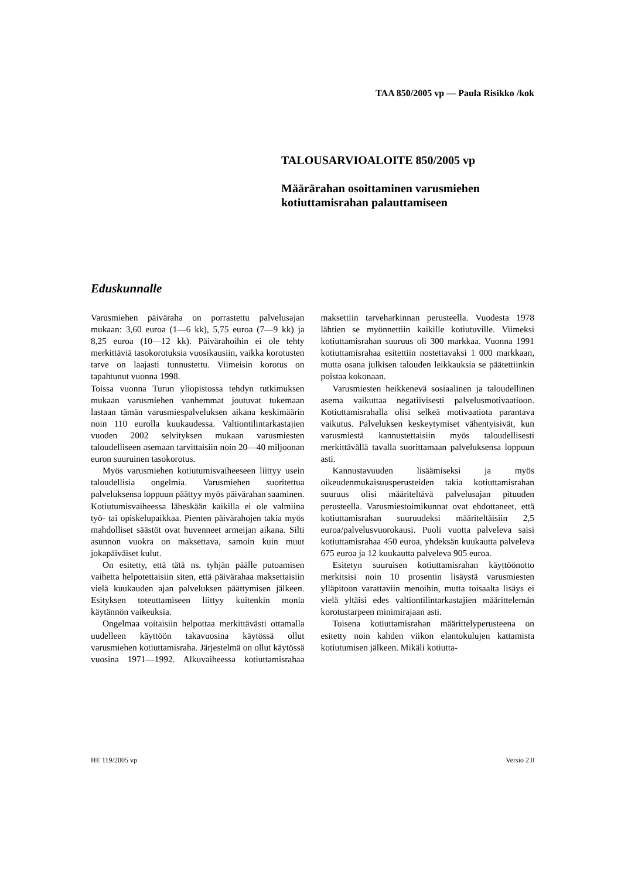TAA 850/2005 vp — Paula Risikko /kok
TALOUSARVIOALOITE 850/2005 vp
Määrärahan osoittaminen varusmiehen kotiuttamisrahan palauttamiseen
Eduskunnalle
Varusmiehen päiväraha on porrastettu palvelusajan mukaan: 3,60 euroa (1—6 kk), 5,75 euroa (7—9 kk) ja 8,25 euroa (10—12 kk). Päivärahoihin ei ole tehty merkittäviä tasokorotuksia vuosikausiin, vaikka korotusten tarve on laajasti tunnustettu. Viimeisin korotus on tapahtunut vuonna 1998.
Toissa vuonna Turun yliopistossa tehdyn tutkimuksen mukaan varusmiehen vanhemmat joutuvat tukemaan lastaan tämän varusmiespalveluksen aikana keskimäärin noin 110 eurolla kuukaudessa. Valtiontilintarkastajien vuoden 2002 selvityksen mukaan varusmiesten taloudelliseen asemaan tarvittaisiin noin 20—40 miljoonan euron suuruinen tasokorotus.
Myös varusmiehen kotiutumisvaiheeseen liittyy usein taloudellisia ongelmia. Varusmiehen suoritettua palveluksensa loppuun päättyy myös päivärahan saaminen. Kotiutumisvaiheessa läheskään kaikilla ei ole valmiina työ- tai opiskelupaikkaa. Pienten päivärahojen takia myös mahdolliset säästöt ovat huvenneet armeijan aikana. Silti asunnon vuokra on maksettava, samoin kuin muut jokapäiväiset kulut.
On esitetty, että tätä ns. tyhjän päälle putoamisen vaihetta helpotettaisiin siten, että päivärahaa maksettaisiin vielä kuukauden ajan palveluksen päättymisen jälkeen. Esityksen toteuttamiseen liittyy kuitenkin monia käytännön vaikeuksia.
Ongelmaa voitaisiin helpottaa merkittävästi ottamalla uudelleen käyttöön takavuosina käytössä ollut varusmiehen kotiuttamisraha. Järjestelmä on ollut käytössä vuosina 1971—1992. Alkuvaiheessa kotiuttamisrahaa maksettiin tarveharkinnan perusteella. Vuodesta 1978 lähtien se myönnettiin kaikille kotiutuville. Viimeksi kotiuttamisrahan suuruus oli 300 markkaa. Vuonna 1991 kotiuttamisrahaa esitettiin nostettavaksi 1 000 markkaan, mutta osana julkisen talouden leikkauksia se päätettiinkin poistaa kokonaan.
Varusmiesten heikkenevä sosiaalinen ja taloudellinen asema vaikuttaa negatiivisesti palvelusmotivaatioon. Kotiuttamisrahalla olisi selkeä motivaatiota parantava vaikutus. Palveluksen keskeytymiset vähentyisivät, kun varusmiestä kannustettaisiin myös taloudellisesti merkittävällä tavalla suorittamaan palveluksensa loppuun asti.
Kannustavuuden lisäämiseksi ja myös oikeudenmukaisuusperusteiden takia kotiuttamisrahan suuruus olisi määriteltävä palvelusajan pituuden perusteella. Varusmiestoimikunnat ovat ehdottaneet, että kotiuttamisrahan suuruudeksi määriteltäisiin 2,5 euroa/palvelusvuorokausi. Puoli vuotta palveleva saisi kotiuttamisrahaa 450 euroa, yhdeksän kuukautta palveleva 675 euroa ja 12 kuukautta palveleva 905 euroa.
Esitetyn suuruisen kotiuttamisrahan käyttöönotto merkitsisi noin 10 prosentin lisäystä varusmiesten ylläpitoon varattaviin menoihin, mutta toisaalta lisäys ei vielä yltäisi edes valtiontilintarkastajien määrittelemän korotustarpeen minimirajaan asti.
Toisena kotiuttamisrahan määrittelyperusteena on esitetty noin kahden viikon elantokulujen kattamista kotiutumisen jälkeen. Mikäli kotiutta-
HE 119/2005 vp Versio 2.0